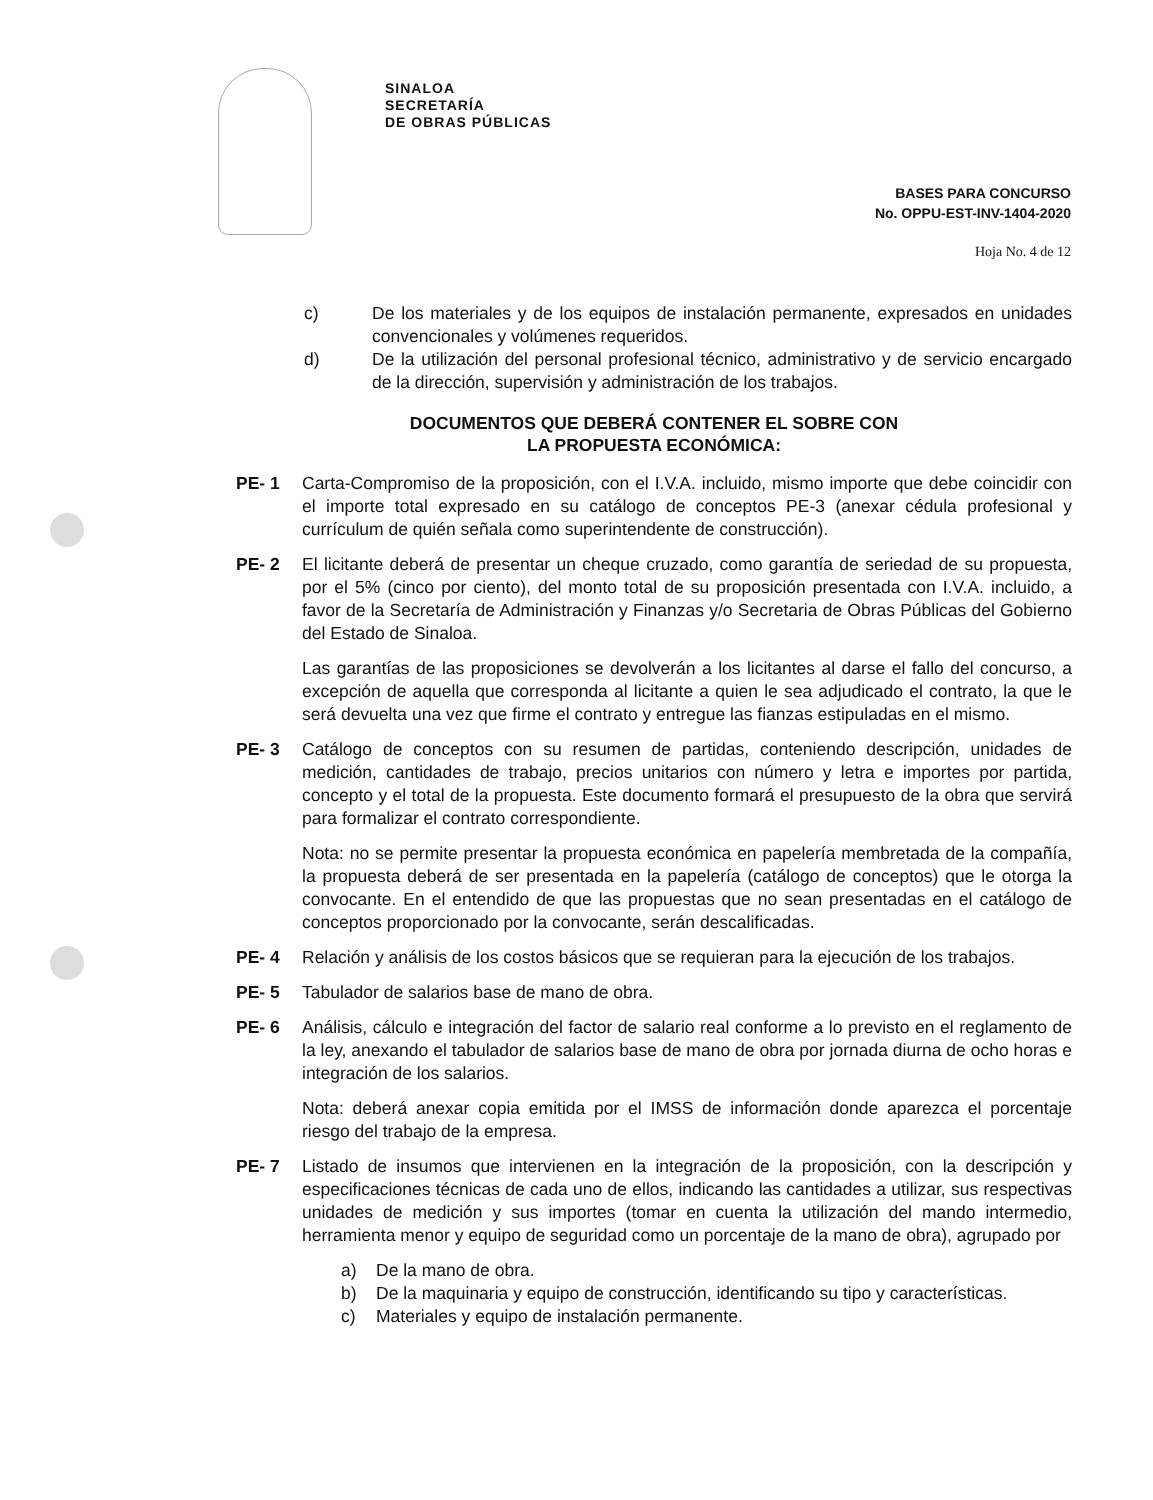SINALOA
SECRETARÍA
DE OBRAS PÚBLICAS
BASES PARA CONCURSO
No. OPPU-EST-INV-1404-2020
Hoja No. 4 de 12
c) De los materiales y de los equipos de instalación permanente, expresados en unidades convencionales y volúmenes requeridos.
d) De la utilización del personal profesional técnico, administrativo y de servicio encargado de la dirección, supervisión y administración de los trabajos.
DOCUMENTOS QUE DEBERÁ CONTENER EL SOBRE CON
LA PROPUESTA ECONÓMICA:
PE- 1 Carta-Compromiso de la proposición, con el I.V.A. incluido, mismo importe que debe coincidir con el importe total expresado en su catálogo de conceptos PE-3 (anexar cédula profesional y currículum de quién señala como superintendente de construcción).
PE- 2 El licitante deberá de presentar un cheque cruzado, como garantía de seriedad de su propuesta, por el 5% (cinco por ciento), del monto total de su proposición presentada con I.V.A. incluido, a favor de la Secretaría de Administración y Finanzas y/o Secretaria de Obras Públicas del Gobierno del Estado de Sinaloa.
Las garantías de las proposiciones se devolverán a los licitantes al darse el fallo del concurso, a excepción de aquella que corresponda al licitante a quien le sea adjudicado el contrato, la que le será devuelta una vez que firme el contrato y entregue las fianzas estipuladas en el mismo.
PE- 3 Catálogo de conceptos con su resumen de partidas, conteniendo descripción, unidades de medición, cantidades de trabajo, precios unitarios con número y letra e importes por partida, concepto y el total de la propuesta. Este documento formará el presupuesto de la obra que servirá para formalizar el contrato correspondiente.
Nota: no se permite presentar la propuesta económica en papelería membretada de la compañía, la propuesta deberá de ser presentada en la papelería (catálogo de conceptos) que le otorga la convocante. En el entendido de que las propuestas que no sean presentadas en el catálogo de conceptos proporcionado por la convocante, serán descalificadas.
PE- 4 Relación y análisis de los costos básicos que se requieran para la ejecución de los trabajos.
PE- 5 Tabulador de salarios base de mano de obra.
PE- 6 Análisis, cálculo e integración del factor de salario real conforme a lo previsto en el reglamento de la ley, anexando el tabulador de salarios base de mano de obra por jornada diurna de ocho horas e integración de los salarios.
Nota: deberá anexar copia emitida por el IMSS de información donde aparezca el porcentaje riesgo del trabajo de la empresa.
PE- 7 Listado de insumos que intervienen en la integración de la proposición, con la descripción y especificaciones técnicas de cada uno de ellos, indicando las cantidades a utilizar, sus respectivas unidades de medición y sus importes (tomar en cuenta la utilización del mando intermedio, herramienta menor y equipo de seguridad como un porcentaje de la mano de obra), agrupado por
a) De la mano de obra.
b) De la maquinaria y equipo de construcción, identificando su tipo y características.
c) Materiales y equipo de instalación permanente.